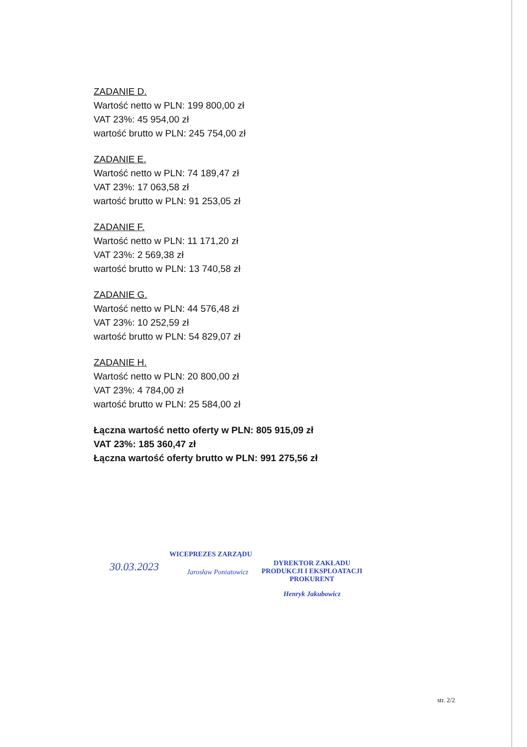ZADANIE D.
Wartość netto w PLN: 199 800,00 zł
VAT 23%: 45 954,00 zł
wartość brutto w PLN: 245 754,00 zł
ZADANIE E.
Wartość netto w PLN: 74 189,47 zł
VAT 23%: 17 063,58 zł
wartość brutto w PLN: 91 253,05 zł
ZADANIE F.
Wartość netto w PLN: 11 171,20 zł
VAT 23%: 2 569,38 zł
wartość brutto w PLN: 13 740,58 zł
ZADANIE G.
Wartość netto w PLN: 44 576,48 zł
VAT 23%: 10 252,59 zł
wartość brutto w PLN: 54 829,07 zł
ZADANIE H.
Wartość netto w PLN: 20 800,00 zł
VAT 23%: 4 784,00 zł
wartość brutto w PLN: 25 584,00 zł
Łączna wartość netto oferty w PLN: 805 915,09 zł
VAT 23%: 185 360,47 zł
Łączna wartość oferty brutto w PLN: 991 275,56 zł
WICEPREZES ZARZĄDU
Jarosław Poniatowicz
30.03.2023
DYREKTOR ZAKŁADU
PRODUKCJI I EKSPLOATACJI
PROKURENT
Henryk Jakubowicz
str. 2/2